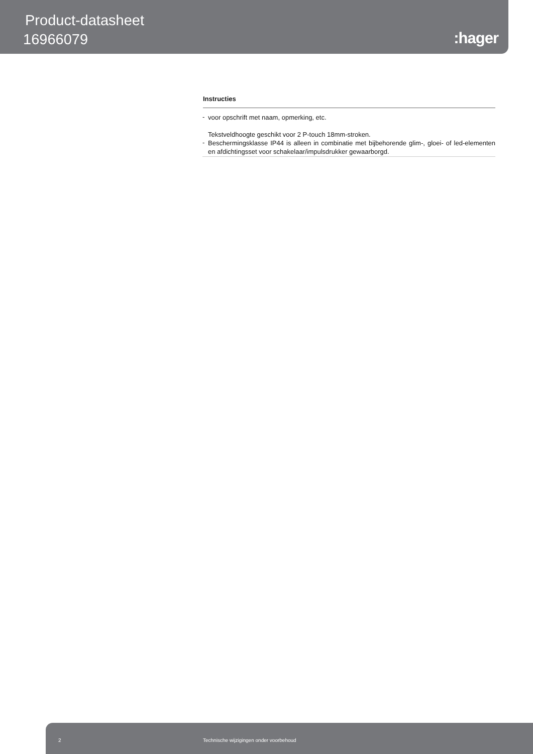Product-datasheet
16966079 :hager
Instructies
-
voor opschrift met naam, opmerking, etc.
Tekstveldhoogte geschikt voor 2 P-touch 18mm-stroken.
-
Beschermingsklasse IP44 is alleen in combinatie met bijbehorende glim-, gloei- of led-elementen en afdichtingsset voor schakelaar/impulsdrukker gewaarborgd.
2 Technische wijzigingen onder voorbehoud